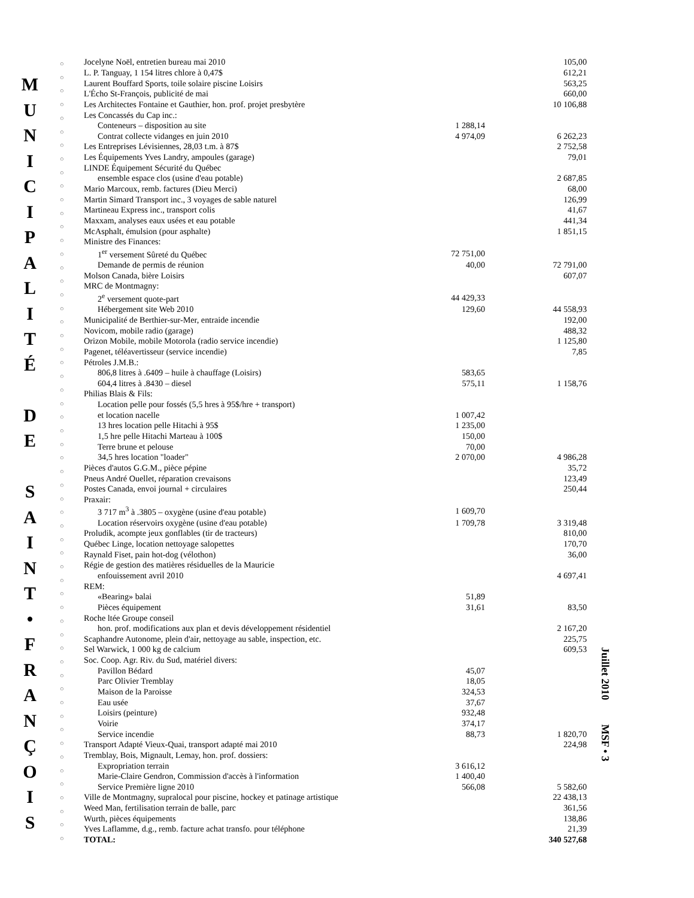M
U
N
I
C
I
P
A
L
I
T
É
D
E
S
A
I
N
T
•
F
R
A
N
Ç
O
I
S
○
○
○
○
○
○
○
○
○
○
○
○
○
○
○
○
○
○
○
○
○
○
○
○
○
○
○
○
○
○
○
○
○
○
○
○
○
○
○
○
○
○
○
○
○
○
○
○
○
○
○
○
○
○
○
○
○
○
| Jocelyne Noël, entretien bureau mai 2010 | | 105,00 |
| L. P. Tanguay, 1 154 litres chlore à 0,47$ | | 612,21 |
| Laurent Bouffard Sports, toile solaire piscine Loisirs | | 563,25 |
| L'Écho St-François, publicité de mai | | 660,00 |
| Les Architectes Fontaine et Gauthier, hon. prof. projet presbytère | | 10 106,88 |
| Les Concassés du Cap inc.: | | |
| Conteneurs – disposition au site | 1 288,14 | |
| Contrat collecte vidanges en juin 2010 | 4 974,09 | 6 262,23 |
| Les Entreprises Lévisiennes, 28,03 t.m. à 87$ | | 2 752,58 |
| Les Équipements Yves Landry, ampoules (garage) | | 79,01 |
| LINDE Équipement Sécurité du Québec | | |
| ensemble espace clos (usine d'eau potable) | | 2 687,85 |
| Mario Marcoux, remb. factures (Dieu Merci) | | 68,00 |
| Martin Simard Transport inc., 3 voyages de sable naturel | | 126,99 |
| Martineau Express inc., transport colis | | 41,67 |
| Maxxam, analyses eaux usées et eau potable | | 441,34 |
| McAsphalt, émulsion (pour asphalte) | | 1 851,15 |
| Ministre des Finances: | | |
| 1<sup>er</sup> versement Sûreté du Québec | 72 751,00 | |
| Demande de permis de réunion | 40,00 | 72 791,00 |
| Molson Canada, bière Loisirs | | 607,07 |
| MRC de Montmagny: | | |
| 2<sup>e</sup> versement quote-part | 44 429,33 | |
| Hébergement site Web 2010 | 129,60 | 44 558,93 |
| Municipalité de Berthier-sur-Mer, entraide incendie | | 192,00 |
| Novicom, mobile radio (garage) | | 488,32 |
| Orizon Mobile, mobile Motorola (radio service incendie) | | 1 125,80 |
| Pagenet, téléavertisseur (service incendie) | | 7,85 |
| Pétroles J.M.B.: | | |
| 806,8 litres à .6409 – huile à chauffage (Loisirs) | 583,65 | |
| 604,4 litres à .8430 – diesel | 575,11 | 1 158,76 |
| Philias Blais & Fils: | | |
| Location pelle pour fossés (5,5 hres à 95$/hre + transport) | | |
| et location nacelle | 1 007,42 | |
| 13 hres location pelle Hitachi à 95$ | 1 235,00 | |
| 1,5 hre pelle Hitachi Marteau à 100$ | 150,00 | |
| Terre brune et pelouse | 70,00 | |
| 34,5 hres location "loader" | 2 070,00 | 4 986,28 |
| Pièces d'autos G.G.M., pièce pépine | | 35,72 |
| Pneus André Ouellet, réparation crevaisons | | 123,49 |
| Postes Canada, envoi journal + circulaires | | 250,44 |
| Praxair: | | |
| 3 717 m<sup>3</sup> à .3805 – oxygène (usine d'eau potable) | 1 609,70 | |
| Location réservoirs oxygène (usine d'eau potable) | 1 709,78 | 3 319,48 |
| Proludik, acompte jeux gonflables (tir de tracteurs) | | 810,00 |
| Québec Linge, location nettoyage salopettes | | 170,70 |
| Raynald Fiset, pain hot-dog (vélothon) | | 36,00 |
| Régie de gestion des matières résiduelles de la Mauricie | | |
| enfouissement avril 2010 | | 4 697,41 |
| REM: | | |
| «Bearing» balai | 51,89 | |
| Pièces équipement | 31,61 | 83,50 |
| Roche ltée Groupe conseil | | |
| hon. prof. modifications aux plan et devis développement résidentiel | | 2 167,20 |
| Scaphandre Autonome, plein d'air, nettoyage au sable, inspection, etc. | | 225,75 |
| Sel Warwick, 1 000 kg de calcium | | 609,53 |
| Soc. Coop. Agr. Riv. du Sud, matériel divers: | | |
| Pavillon Bédard | 45,07 | |
| Parc Olivier Tremblay | 18,05 | |
| Maison de la Paroisse | 324,53 | |
| Eau usée | 37,67 | |
| Loisirs (peinture) | 932,48 | |
| Voirie | 374,17 | |
| Service incendie | 88,73 | 1 820,70 |
| Transport Adapté Vieux-Quai, transport adapté mai 2010 | | 224,98 |
| Tremblay, Bois, Mignault, Lemay, hon. prof. dossiers: | | |
| Expropriation terrain | 3 616,12 | |
| Marie-Claire Gendron, Commission d'accès à l'information | 1 400,40 | |
| Service Première ligne 2010 | 566,08 | 5 582,60 |
| Ville de Montmagny, supralocal pour piscine, hockey et patinage artistique | | 22 438,13 |
| Weed Man, fertilisation terrain de balle, parc | | 361,56 |
| Wurth, pièces équipements | | 138,86 |
| Yves Laflamme, d.g., remb. facture achat transfo. pour téléphone | | 21,39 |
| TOTAL: | | 340 527,68 |
Juillet 2010 MSF • 3